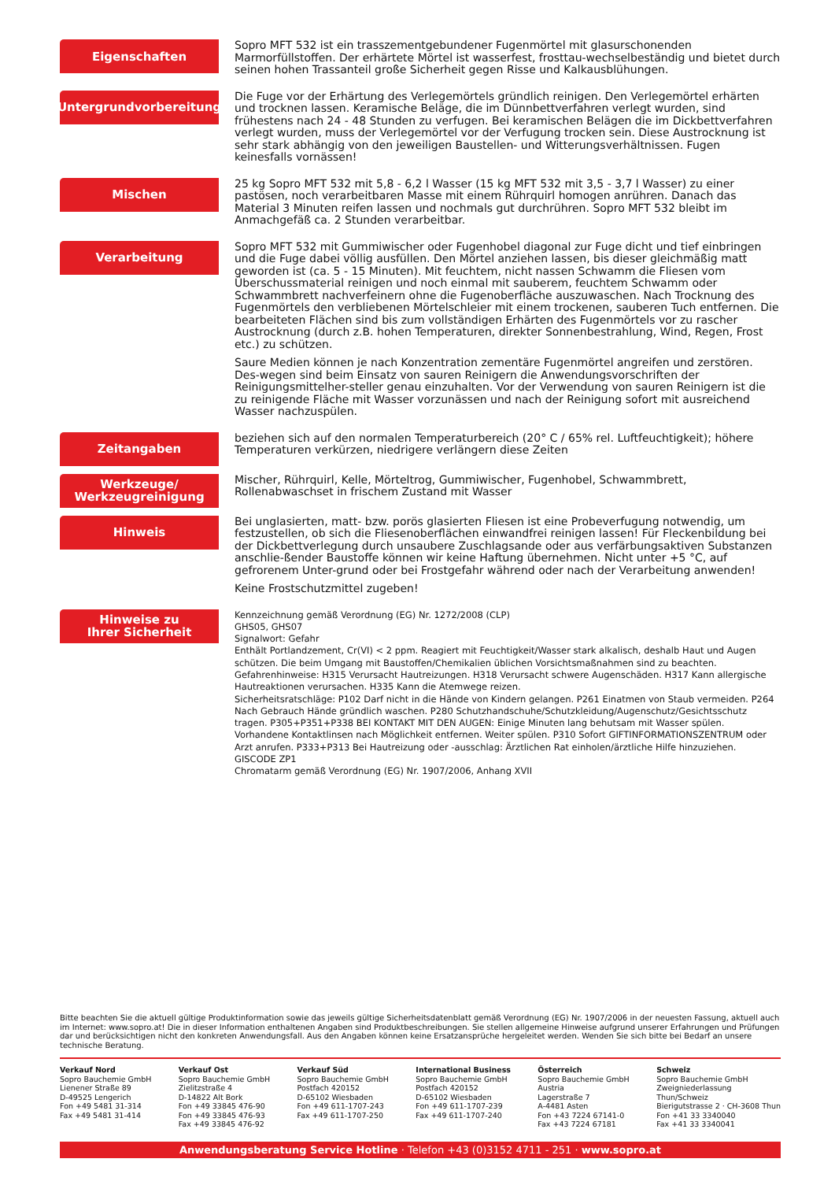Eigenschaften
Sopro MFT 532 ist ein trasszementgebundener Fugenmörtel mit glasurschonenden Marmorfüllstoffen. Der erhärtete Mörtel ist wasserfest, frosttau-wechselbeständig und bietet durch seinen hohen Trassanteil große Sicherheit gegen Risse und Kalkausblühungen.
Untergrundvorbereitung
Die Fuge vor der Erhärtung des Verlegemörtels gründlich reinigen. Den Verlegemörtel erhärten und trocknen lassen. Keramische Beläge, die im Dünnbettverfahren verlegt wurden, sind frühestens nach 24 - 48 Stunden zu verfugen. Bei keramischen Belägen die im Dickbettverfahren verlegt wurden, muss der Verlegemörtel vor der Verfugung trocken sein. Diese Austrocknung ist sehr stark abhängig von den jeweiligen Baustellen- und Witterungsverhältnissen. Fugen keinesfalls vornässen!
Mischen
25 kg Sopro MFT 532 mit 5,8 - 6,2 l Wasser (15 kg MFT 532 mit 3,5 - 3,7 l Wasser) zu einer pastösen, noch verarbeitbaren Masse mit einem Rührquirl homogen anrühren. Danach das Material 3 Minuten reifen lassen und nochmals gut durchrühren. Sopro MFT 532 bleibt im Anmachgefäß ca. 2 Stunden verarbeitbar.
Verarbeitung
Sopro MFT 532 mit Gummiwischer oder Fugenhobel diagonal zur Fuge dicht und tief einbringen und die Fuge dabei völlig ausfüllen. Den Mörtel anziehen lassen, bis dieser gleichmäßig matt geworden ist (ca. 5 - 15 Minuten). Mit feuchtem, nicht nassen Schwamm die Fliesen vom Überschussmaterial reinigen und noch einmal mit sauberem, feuchtem Schwamm oder Schwammbrett nachverfeinern ohne die Fugenoberfläche auszuwaschen. Nach Trocknung des Fugenmörtels den verbliebenen Mörtelschleier mit einem trockenen, sauberen Tuch entfernen. Die bearbeiteten Flächen sind bis zum vollständigen Erhärten des Fugenmörtels vor zu rascher Austrocknung (durch z.B. hohen Temperaturen, direkter Sonnenbestrahlung, Wind, Regen, Frost etc.) zu schützen.
Saure Medien können je nach Konzentration zementäre Fugenmörtel angreifen und zerstören. Des-wegen sind beim Einsatz von sauren Reinigern die Anwendungsvorschriften der Reinigungsmittelher-steller genau einzuhalten. Vor der Verwendung von sauren Reinigern ist die zu reinigende Fläche mit Wasser vorzunässen und nach der Reinigung sofort mit ausreichend Wasser nachzuspülen.
Zeitangaben
beziehen sich auf den normalen Temperaturbereich (20° C / 65% rel. Luftfeuchtigkeit); höhere Temperaturen verkürzen, niedrigere verlängern diese Zeiten
Werkzeuge/
Werkzeugreinigung
Mischer, Rührquirl, Kelle, Mörteltrog, Gummiwischer, Fugenhobel, Schwammbrett, Rollenabwaschset in frischem Zustand mit Wasser
Hinweis
Bei unglasierten, matt- bzw. porös glasierten Fliesen ist eine Probeverfugung notwendig, um festzustellen, ob sich die Fliesenoberflächen einwandfrei reinigen lassen! Für Fleckenbildung bei der Dickbettverlegung durch unsaubere Zuschlagsande oder aus verfärbungsaktiven Substanzen anschlie-ßender Baustoffe können wir keine Haftung übernehmen. Nicht unter +5 °C, auf gefrorenem Unter-grund oder bei Frostgefahr während oder nach der Verarbeitung anwenden!
Keine Frostschutzmittel zugeben!
Hinweise zu
Ihrer Sicherheit
Kennzeichnung gemäß Verordnung (EG) Nr. 1272/2008 (CLP)
GHS05, GHS07
Signalwort: Gefahr
Enthält Portlandzement, Cr(VI) < 2 ppm. Reagiert mit Feuchtigkeit/Wasser stark alkalisch, deshalb Haut und Augen schützen. Die beim Umgang mit Baustoffen/Chemikalien üblichen Vorsichtsmaßnahmen sind zu beachten.
Gefahrenhinweise: H315 Verursacht Hautreizungen. H318 Verursacht schwere Augenschäden. H317 Kann allergische Hautreaktionen verursachen. H335 Kann die Atemwege reizen.
Sicherheitsratschläge: P102 Darf nicht in die Hände von Kindern gelangen. P261 Einatmen von Staub vermeiden. P264 Nach Gebrauch Hände gründlich waschen. P280 Schutzhandschuhe/Schutzkleidung/Augenschutz/Gesichtsschutz tragen. P305+P351+P338 BEI KONTAKT MIT DEN AUGEN: Einige Minuten lang behutsam mit Wasser spülen. Vorhandene Kontaktlinsen nach Möglichkeit entfernen. Weiter spülen. P310 Sofort GIFTINFORMATIONSZENTRUM oder Arzt anrufen. P333+P313 Bei Hautreizung oder -ausschlag: Ärztlichen Rat einholen/ärztliche Hilfe hinzuziehen.
GISCODE ZP1
Chromatarm gemäß Verordnung (EG) Nr. 1907/2006, Anhang XVII
Bitte beachten Sie die aktuell gültige Produktinformation sowie das jeweils gültige Sicherheitsdatenblatt gemäß Verordnung (EG) Nr. 1907/2006 in der neuesten Fassung, aktuell auch im Internet: www.sopro.at! Die in dieser Information enthaltenen Angaben sind Produktbeschreibungen. Sie stellen allgemeine Hinweise aufgrund unserer Erfahrungen und Prüfungen dar und berücksichtigen nicht den konkreten Anwendungsfall. Aus den Angaben können keine Ersatzansprüche hergeleitet werden. Wenden Sie sich bitte bei Bedarf an unsere technische Beratung.
Verkauf Nord
Sopro Bauchemie GmbH
Lienener Straße 89
D-49525 Lengerich
Fon +49 5481 31-314
Fax +49 5481 31-414
Verkauf Ost
Sopro Bauchemie GmbH
Zielitzstraße 4
D-14822 Alt Bork
Fon +49 33845 476-90
Fon +49 33845 476-93
Fax +49 33845 476-92
Verkauf Süd
Sopro Bauchemie GmbH
Postfach 420152
D-65102 Wiesbaden
Fon +49 611-1707-243
Fax +49 611-1707-250
International Business
Sopro Bauchemie GmbH
Postfach 420152
D-65102 Wiesbaden
Fon +49 611-1707-239
Fax +49 611-1707-240
Österreich
Sopro Bauchemie GmbH
Austria
Lagerstraße 7
A-4481 Asten
Fon +43 7224 67141-0
Fax +43 7224 67181
Schweiz
Sopro Bauchemie GmbH
Zweigniederlassung
Thun/Schweiz
Bierigutstrasse 2 · CH-3608 Thun
Fon +41 33 3340040
Fax +41 33 3340041
Anwendungsberatung Service Hotline · Telefon +43 (0)3152 4711 - 251 · www.sopro.at